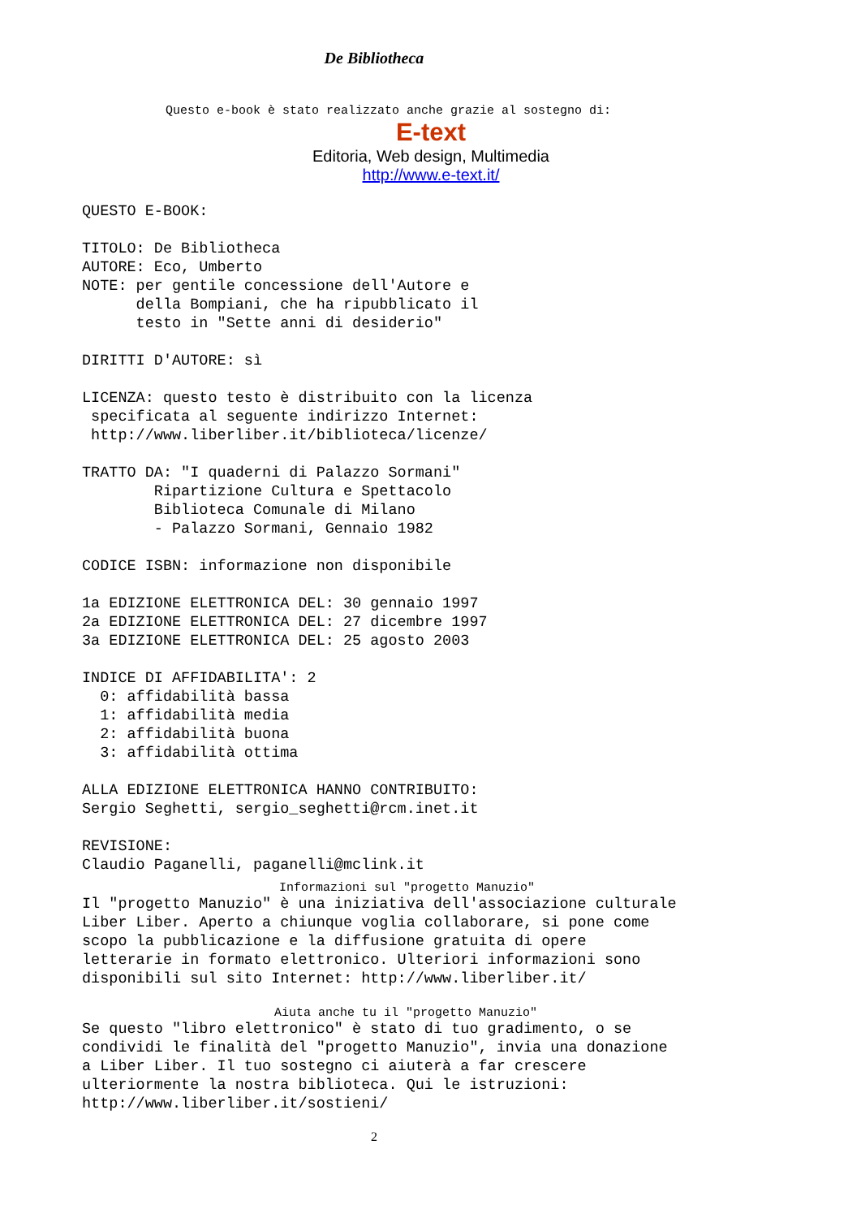De Bibliotheca
Questo e-book è stato realizzato anche grazie al sostegno di:
E-text
Editoria, Web design, Multimedia
http://www.e-text.it/
QUESTO E-BOOK:

TITOLO: De Bibliotheca
AUTORE: Eco, Umberto
NOTE: per gentile concessione dell'Autore e
      della Bompiani, che ha ripubblicato il
      testo in "Sette anni di desiderio"

DIRITTI D'AUTORE: sì

LICENZA: questo testo è distribuito con la licenza
 specificata al seguente indirizzo Internet:
 http://www.liberliber.it/biblioteca/licenze/

TRATTO DA: "I quaderni di Palazzo Sormani"
        Ripartizione Cultura e Spettacolo
        Biblioteca Comunale di Milano
        - Palazzo Sormani, Gennaio 1982

CODICE ISBN: informazione non disponibile

1a EDIZIONE ELETTRONICA DEL: 30 gennaio 1997
2a EDIZIONE ELETTRONICA DEL: 27 dicembre 1997
3a EDIZIONE ELETTRONICA DEL: 25 agosto 2003

INDICE DI AFFIDABILITA': 2
  0: affidabilità bassa
  1: affidabilità media
  2: affidabilità buona
  3: affidabilità ottima

ALLA EDIZIONE ELETTRONICA HANNO CONTRIBUITO:
Sergio Seghetti, sergio_seghetti@rcm.inet.it

REVISIONE:
Claudio Paganelli, paganelli@mclink.it
Informazioni sul "progetto Manuzio"
Il "progetto Manuzio" è una iniziativa dell'associazione culturale
Liber Liber. Aperto a chiunque voglia collaborare, si pone come
scopo la pubblicazione e la diffusione gratuita di opere
letterarie in formato elettronico. Ulteriori informazioni sono
disponibili sul sito Internet: http://www.liberliber.it/
Aiuta anche tu il "progetto Manuzio"
Se questo "libro elettronico" è stato di tuo gradimento, o se
condividi le finalità del "progetto Manuzio", invia una donazione
a Liber Liber. Il tuo sostegno ci aiuterà a far crescere
ulteriormente la nostra biblioteca. Qui le istruzioni:
http://www.liberliber.it/sostieni/
2